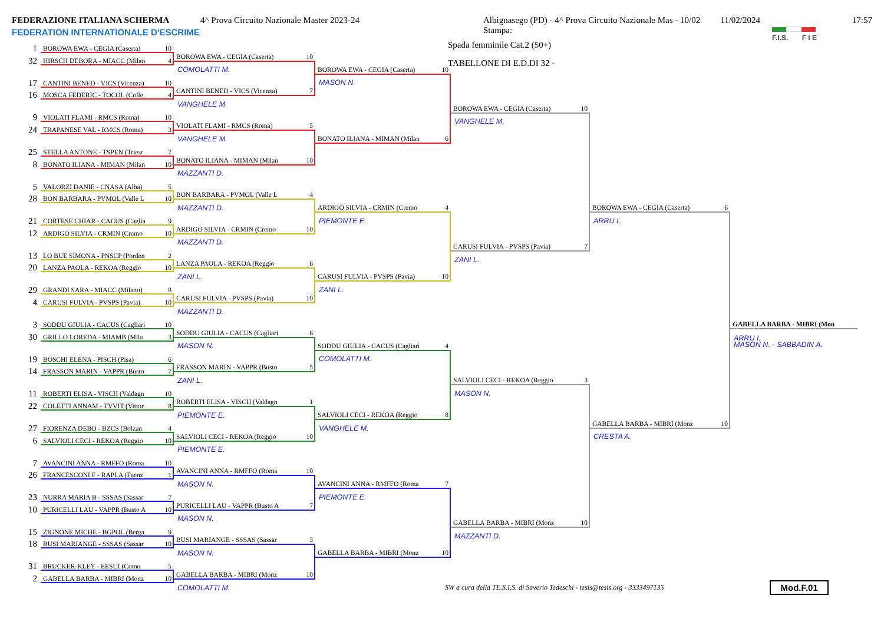FEDERAZIONE ITALIANA SCHERMA
FEDERATION INTERNATIONALE D'ESCRIME
4^ Prova Circuito Nazionale Master 2023-24 Albignasego (PD) - 4^ Prova Circuito Nazionale Mas - 10/02 Stampa: 11/02/2024
Spada femminile Cat.2 (50+)
TABELLONE DI E.D.DI 32 -
17:57
F.I.S. F I E
1 BOROWA EWA - CEGIA (Caserta) 10
32 HIRSCH DEBORA - MIACC (Milan 4
17 CANTINI BENED - VICS (Vicenza) 10
16 MOSCA FEDERIC - TOCOL (Colle 4
9 VIOLATI FLAMI - RMCS (Roma) 10
24 TRAPANESE VAL - RMCS (Roma) 3
25 STELLA ANTONE - TSPEN (Triest 7
8 BONATO ILIANA - MIMAN (Milan 10
5 VALORZI DANIE - CNASA (Alba) 5
28 BON BARBARA - PVMOL (Valle L 10
21 CORTESE CHIAR - CACUS (Caglia 9
12 ARDIGÒ SILVIA - CRMIN (Cremo 10
13 LO BUE SIMONA - PNSCP (Porden 2
20 LANZA PAOLA - REKOA (Reggio 10
29 GRANDI SARA - MIACC (Milano) 8
4 CARUSI FULVIA - PVSPS (Pavia) 10
3 SODDU GIULIA - CACUS (Cagliari 10
30 GRILLO LOREDA - MIAMB (Mila 3
19 BOSCHI ELENA - PISCH (Pisa) 6
14 FRASSON MARIN - VAPPR (Busto 7
11 ROBERTI ELISA - VISCH (Valdagn 10
22 COLETTI ANNAM - TVVIT (Vittor 8
27 FIORENZA DEBO - BZCS (Bolzan 4
6 SALVIOLI CECI - REKOA (Reggio 10
7 AVANCINI ANNA - RMFFO (Roma 10
26 FRANCESCONI F - RAPLA (Faenz 1
23 NURRA MARIA B - SSSAS (Sassar 7
10 PURICELLI LAU - VAPPR (Busto A 10
15 ZIGNONE MICHE - BGPOL (Berga 9
18 BUSI MARIANGE - SSSAS (Sassar 10
31 BRUCKER-KLEY - EESUI (Comu 5
2 GABELLA BARBA - MIBRI (Monz 10
BOROWA EWA - CEGIA (Caserta) 10
COMOLATTI M.
CANTINI BENED - VICS (Vicenza) 7
VANGHELE M.
VIOLATI FLAMI - RMCS (Roma) 5
VANGHELE M.
BONATO ILIANA - MIMAN (Milan 10
MAZZANTI D.
BON BARBARA - PVMOL (Valle L 4
MAZZANTI D.
ARDIGÒ SILVIA - CRMIN (Cremo 10
MAZZANTI D.
LANZA PAOLA - REKOA (Reggio 6
ZANI L.
CARUSI FULVIA - PVSPS (Pavia) 10
MAZZANTI D.
SODDU GIULIA - CACUS (Cagliari 6
MASON N.
FRASSON MARIN - VAPPR (Busto 5
ZANI L.
ROBERTI ELISA - VISCH (Valdagn 1
PIEMONTE E.
SALVIOLI CECI - REKOA (Reggio 10
PIEMONTE E.
AVANCINI ANNA - RMFFO (Roma 10
MASON N.
PURICELLI LAU - VAPPR (Busto A 7
MASON N.
BUSI MARIANGE - SSSAS (Sassar 3
MASON N.
GABELLA BARBA - MIBRI (Monz 10
COMOLATTI M.
BOROWA EWA - CEGIA (Caserta) 10
MASON N.
BONATO ILIANA - MIMAN (Milan 6
ARDIGÒ SILVIA - CRMIN (Cremo 4
PIEMONTE E.
CARUSI FULVIA - PVSPS (Pavia) 10
ZANI L.
SODDU GIULIA - CACUS (Cagliari 4
COMOLATTI M.
SALVIOLI CECI - REKOA (Reggio 8
VANGHELE M.
AVANCINI ANNA - RMFFO (Roma 7
PIEMONTE E.
GABELLA BARBA - MIBRI (Monz 10
BOROWA EWA - CEGIA (Caserta) 10
VANGHELE M.
CARUSI FULVIA - PVSPS (Pavia) 7
ZANI L.
SALVIOLI CECI - REKOA (Reggio 3
MASON N.
GABELLA BARBA - MIBRI (Monz 10
MAZZANTI D.
BOROWA EWA - CEGIA (Caserta) 6
ARRU I.
GABELLA BARBA - MIBRI (Monz 10
CRESTA A.
GABELLA BARBA - MIBRI (Mon
ARRU I.
MASON N. - SABBADIN A.
SW a cura della TE.S.I.S. di Saverio Tedeschi - tesis@tesis.org - 3333497135 Mod.F.01